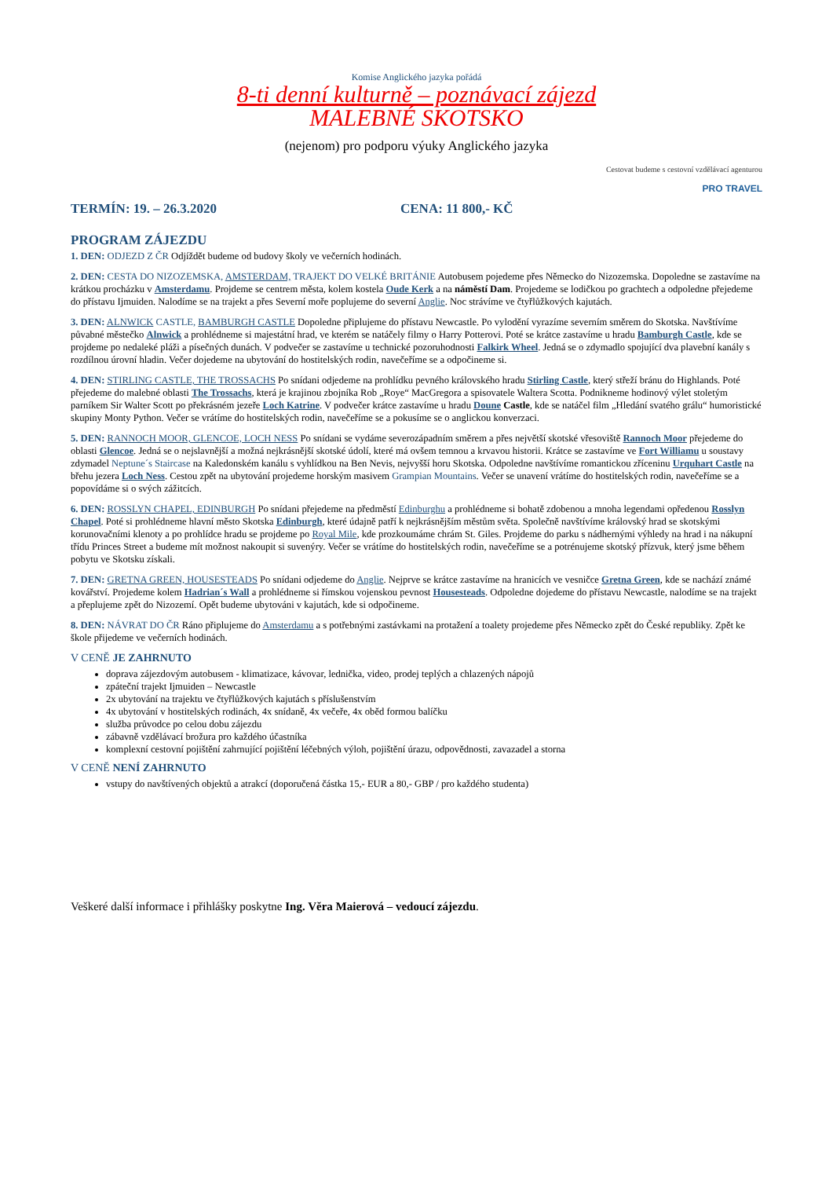Komise Anglického jazyka pořádá
8-ti denní kulturně – poznávací zájezd
MALEBNÉ SKOTSKO
(nejenom) pro podporu výuky Anglického jazyka
Cestovat budeme s cestovní vzdělávací agenturou
PRO TRAVEL
TERMÍN: 19. – 26.3.2020 CENA: 11 800,- KČ
PROGRAM ZÁJEZDU
1. DEN: ODJEZD Z ČR Odjíždět budeme od budovy školy ve večerních hodinách.
2. DEN: CESTA DO NIZOZEMSKA, AMSTERDAM, TRAJEKT DO VELKÉ BRITÁNIE Autobusem pojedeme přes Německo do Nizozemska. Dopoledne se zastavíme na krátkou procházku v Amsterdamu. Projdeme se centrem města, kolem kostela Oude Kerk a na náměstí Dam. Projedeme se lodičkou po grachtech a odpoledne přejedeme do přístavu Ijmuiden. Nalodíme se na trajekt a přes Severní moře poplujeme do severní Anglie. Noc strávíme ve čtyřlůžkových kajutách.
3. DEN: ALNWICK CASTLE, BAMBURGH CASTLE Dopoledne připlujeme do přístavu Newcastle. Po vylodění vyrazíme severním směrem do Skotska. Navštívíme půvabné městečko Alnwick a prohlédneme si majestátní hrad, ve kterém se natáčely filmy o Harry Potterovi. Poté se krátce zastavíme u hradu Bamburgh Castle, kde se projdeme po nedaleké pláži a písečných dunách. V podvečer se zastavíme u technické pozoruhodnosti Falkirk Wheel. Jedná se o zdymadlo spojující dva plavební kanály s rozdílnou úrovní hladin. Večer dojedeme na ubytování do hostitelských rodin, navečeříme se a odpočineme si.
4. DEN: STIRLING CASTLE, THE TROSSACHS Po snídani odjedeme na prohlídku pevného královského hradu Stirling Castle, který střeží bránu do Highlands. Poté přejedeme do malebné oblasti The Trossachs, která je krajinou zbojníka Rob „Roye“ MacGregora a spisovatele Waltera Scotta. Podnikneme hodinový výlet stoletým parníkem Sir Walter Scott po překrásném jezeře Loch Katrine. V podvečer krátce zastavíme u hradu Doune Castle, kde se natáčel film „Hledání svatého grálu“ humoristické skupiny Monty Python. Večer se vrátíme do hostitelských rodin, navečeříme se a pokusíme se o anglickou konverzaci.
5. DEN: RANNOCH MOOR, GLENCOE, LOCH NESS Po snídani se vydáme severozápadním směrem a přes největší skotské vřesoviště Rannoch Moor přejedeme do oblasti Glencoe. Jedná se o nejslavnější a možná nejkrásnější skotské údolí, které má ovšem temnou a krvavou historii. Krátce se zastavíme ve Fort Williamu u soustavy zdymadel Neptune´s Staircase na Kaledonském kanálu s vyhlídkou na Ben Nevis, nejvyšší horu Skotska. Odpoledne navštívíme romantickou zříceninu Urquhart Castle na břehu jezera Loch Ness. Cestou zpět na ubytování projedeme horským masivem Grampian Mountains. Večer se unavení vrátíme do hostitelských rodin, navečeříme se a popovídáme si o svých zážitcích.
6. DEN: ROSSLYN CHAPEL, EDINBURGH Po snídani přejedeme na předměstí Edinburghu a prohlédneme si bohatě zdobenou a mnoha legendami opředenou Rosslyn Chapel. Poté si prohlédneme hlavní město Skotska Edinburgh, které údajně patří k nejkrásnějším městům světa. Společně navštívíme královský hrad se skotskými korunovačními klenoty a po prohlídce hradu se projdeme po Royal Mile, kde prozkoumáme chrám St. Giles. Projdeme do parku s nádhernými výhledy na hrad i na nákupní třídu Princes Street a budeme mít možnost nakoupit si suvenýry. Večer se vrátíme do hostitelských rodin, navečeříme se a potrénujeme skotský přízvuk, který jsme během pobytu ve Skotsku získali.
7. DEN: GRETNA GREEN, HOUSESTEADS Po snídani odjedeme do Anglie. Nejprve se krátce zastavíme na hranicích ve vesničce Gretna Green, kde se nachází známé kovářství. Projedeme kolem Hadrian´s Wall a prohlédneme si římskou vojenskou pevnost Housesteads. Odpoledne dojedeme do přístavu Newcastle, nalodíme se na trajekt a přeplujeme zpět do Nizozemí. Opět budeme ubytováni v kajutách, kde si odpočineme.
8. DEN: NÁVRAT DO ČR Ráno připlujeme do Amsterdamu a s potřebnými zastávkami na protažení a toalety projedeme přes Německo zpět do České republiky. Zpět ke škole přijedeme ve večerních hodinách.
V CENĚ JE ZAHRNUTO
doprava zájezdovým autobusem - klimatizace, kávovar, lednička, video, prodej teplých a chlazených nápojů
zpáteční trajekt Ijmuiden – Newcastle
2x ubytování na trajektu ve čtyřlůžkových kajutách s příslušenstvím
4x ubytování v hostitelských rodinách, 4x snídaně, 4x večeře, 4x oběd formou balíčku
služba průvodce po celou dobu zájezdu
zábavně vzdělávací brožura pro každého účastníka
komplexní cestovní pojištění zahrnující pojištění léčebných výloh, pojištění úrazu, odpovědnosti, zavazadel a storna
V CENĚ NENÍ ZAHRNUTO
vstupy do navštívených objektů a atrakcí (doporučená částka 15,- EUR a 80,- GBP / pro každého studenta)
Veškeré další informace i přihlášky poskytne Ing. Věra Maierová – vedoucí zájezdu.